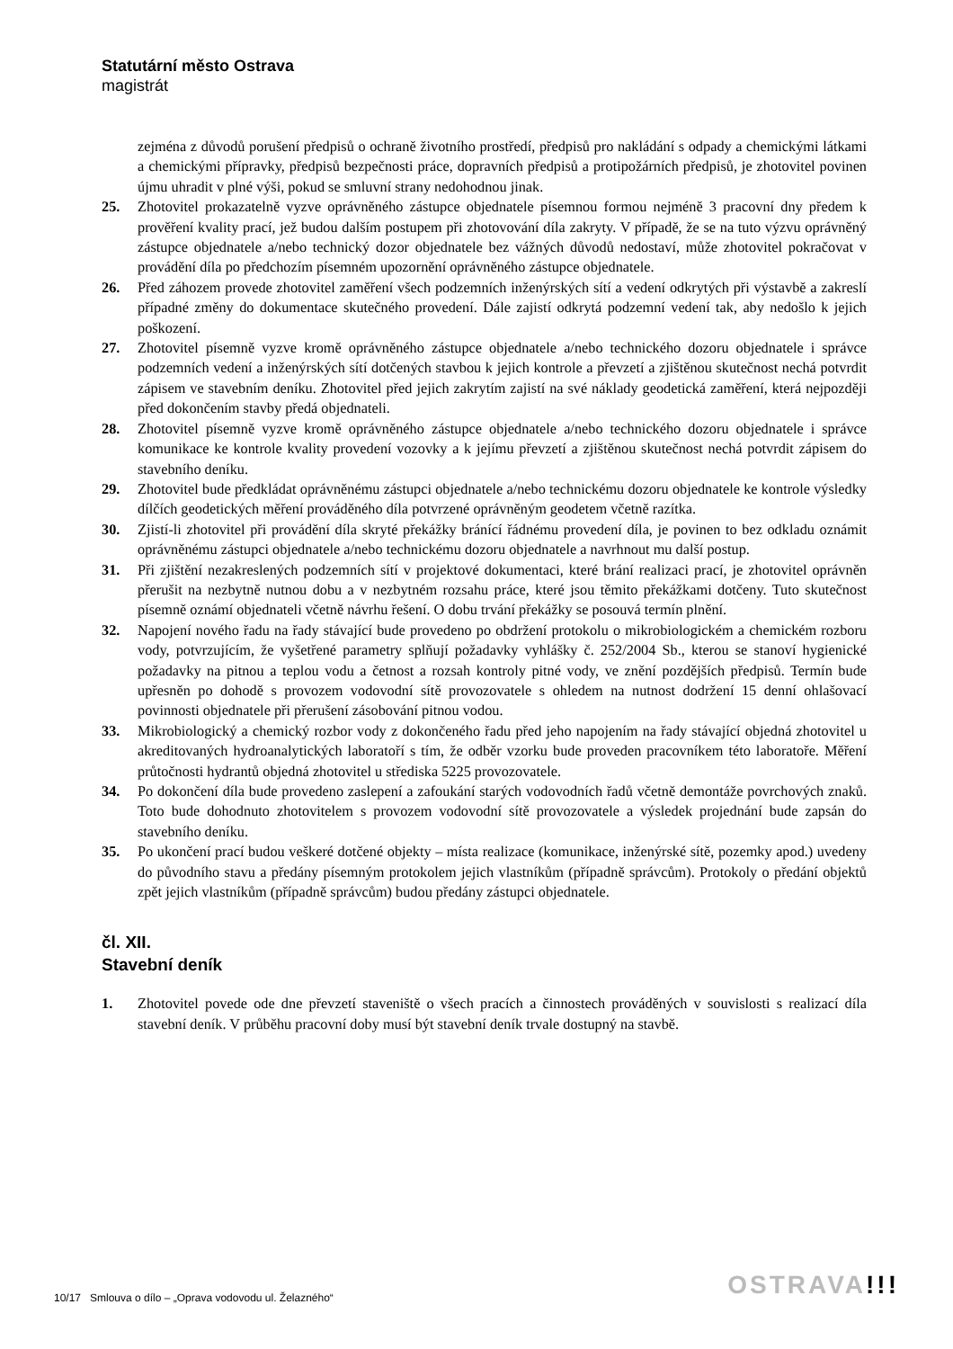Statutární město Ostrava
magistrát
zejména z důvodů porušení předpisů o ochraně životního prostředí, předpisů pro nakládání s odpady a chemickými látkami a chemickými přípravky, předpisů bezpečnosti práce, dopravních předpisů a protipožárních předpisů, je zhotovitel povinen újmu uhradit v plné výši, pokud se smluvní strany nedohodnou jinak.
25. Zhotovitel prokazatelně vyzve oprávněného zástupce objednatele písemnou formou nejméně 3 pracovní dny předem k prověření kvality prací, jež budou dalším postupem při zhotovování díla zakryty. V případě, že se na tuto výzvu oprávněný zástupce objednatele a/nebo technický dozor objednatele bez vážných důvodů nedostaví, může zhotovitel pokračovat v provádění díla po předchozím písemném upozornění oprávněného zástupce objednatele.
26. Před záhozem provede zhotovitel zaměření všech podzemních inženýrských sítí a vedení odkrytých při výstavbě a zakreslí případné změny do dokumentace skutečného provedení. Dále zajistí odkrytá podzemní vedení tak, aby nedošlo k jejich poškození.
27. Zhotovitel písemně vyzve kromě oprávněného zástupce objednatele a/nebo technického dozoru objednatele i správce podzemních vedení a inženýrských sítí dotčených stavbou k jejich kontrole a převzetí a zjištěnou skutečnost nechá potvrdit zápisem ve stavebním deníku. Zhotovitel před jejich zakrytím zajistí na své náklady geodetická zaměření, která nejpozději před dokončením stavby předá objednateli.
28. Zhotovitel písemně vyzve kromě oprávněného zástupce objednatele a/nebo technického dozoru objednatele i správce komunikace ke kontrole kvality provedení vozovky a k jejímu převzetí a zjištěnou skutečnost nechá potvrdit zápisem do stavebního deníku.
29. Zhotovitel bude předkládat oprávněnému zástupci objednatele a/nebo technickému dozoru objednatele ke kontrole výsledky dílčích geodetických měření prováděného díla potvrzené oprávněným geodetem včetně razítka.
30. Zjistí-li zhotovitel při provádění díla skryté překážky bránící řádnému provedení díla, je povinen to bez odkladu oznámit oprávněnému zástupci objednatele a/nebo technickému dozoru objednatele a navrhnout mu další postup.
31. Při zjištění nezakreslených podzemních sítí v projektové dokumentaci, které brání realizaci prací, je zhotovitel oprávněn přerušit na nezbytně nutnou dobu a v nezbytném rozsahu práce, které jsou těmito překážkami dotčeny. Tuto skutečnost písemně oznámí objednateli včetně návrhu řešení. O dobu trvání překážky se posouvá termín plnění.
32. Napojení nového řadu na řady stávající bude provedeno po obdržení protokolu o mikrobiologickém a chemickém rozboru vody, potvrzujícím, že vyšetřené parametry splňují požadavky vyhlášky č. 252/2004 Sb., kterou se stanoví hygienické požadavky na pitnou a teplou vodu a četnost a rozsah kontroly pitné vody, ve znění pozdějších předpisů. Termín bude upřesněn po dohodě s provozem vodovodní sítě provozovatele s ohledem na nutnost dodržení 15 denní ohlašovací povinnosti objednatele při přerušení zásobování pitnou vodou.
33. Mikrobiologický a chemický rozbor vody z dokončeného řadu před jeho napojením na řady stávající objedná zhotovitel u akreditovaných hydroanalytických laboratoří s tím, že odběr vzorku bude proveden pracovníkem této laboratoře. Měření průtočnosti hydrantů objedná zhotovitel u střediska 5225 provozovatele.
34. Po dokončení díla bude provedeno zaslepení a zafoukání starých vodovodních řadů včetně demontáže povrchových znaků. Toto bude dohodnuto zhotovitelem s provozem vodovodní sítě provozovatele a výsledek projednání bude zapsán do stavebního deníku.
35. Po ukončení prací budou veškeré dotčené objekty – místa realizace (komunikace, inženýrské sítě, pozemky apod.) uvedeny do původního stavu a předány písemným protokolem jejich vlastníkům (případně správcům). Protokoly o předání objektů zpět jejich vlastníkům (případně správcům) budou předány zástupci objednatele.
čl. XII.
Stavební deník
1. Zhotovitel povede ode dne převzetí staveniště o všech pracích a činnostech prováděných v souvislosti s realizací díla stavební deník. V průběhu pracovní doby musí být stavební deník trvale dostupný na stavbě.
10/17 Smlouva o dílo – „Oprava vodovodu ul. Želazného“
OSTRAVA!!!